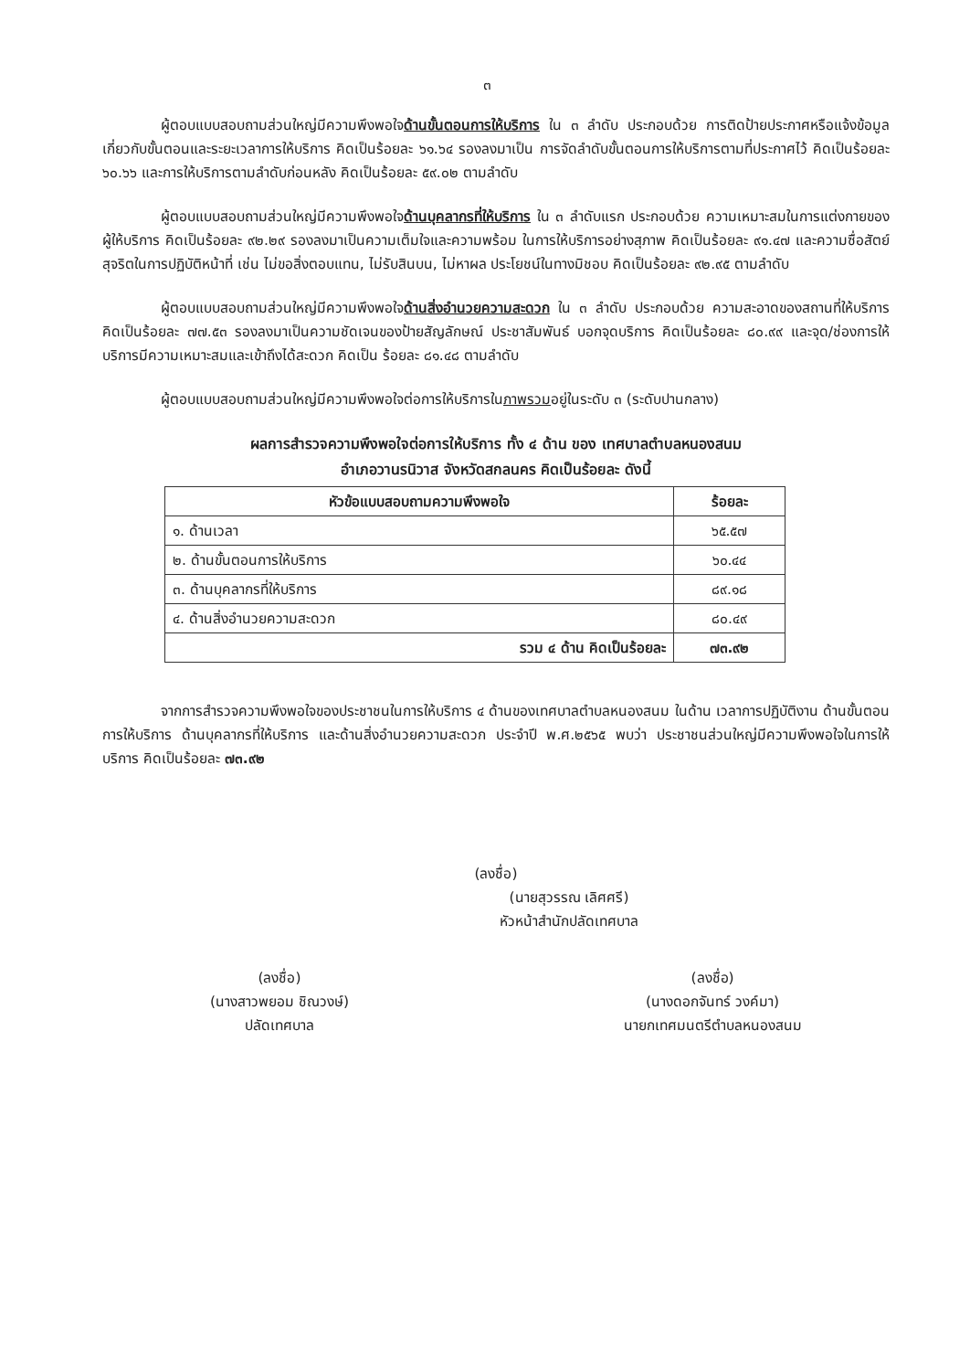๓
ผู้ตอบแบบสอบถามส่วนใหญ่มีความพึงพอใจด้านขั้นตอนการให้บริการ ใน ๓ ลำดับ ประกอบด้วย การติดป้ายประกาศหรือแจ้งข้อมูลเกี่ยวกับขั้นตอนและระยะเวลาการให้บริการ คิดเป็นร้อยละ ๖๑.๖๔ รองลงมาเป็น การจัดลำดับขั้นตอนการให้บริการตามที่ประกาศไว้ คิดเป็นร้อยละ ๖๐.๖๖ และการให้บริการตามลำดับก่อนหลัง คิดเป็นร้อยละ ๕๙.๐๒ ตามลำดับ
ผู้ตอบแบบสอบถามส่วนใหญ่มีความพึงพอใจด้านบุคลากรที่ให้บริการ ใน ๓ ลำดับแรก ประกอบด้วย ความเหมาะสมในการแต่งกายของผู้ให้บริการ คิดเป็นร้อยละ ๙๒.๒๙ รองลงมาเป็นความเต็มใจและความพร้อม ในการให้บริการอย่างสุภาพ คิดเป็นร้อยละ ๙๑.๔๗ และความซื่อสัตย์สุจริตในการปฏิบัติหน้าที่ เช่น ไม่ขอสิ่งตอบแทน, ไม่รับสินบน, ไม่หาผล ประโยชน์ในทางมิชอบ คิดเป็นร้อยละ ๙๒.๙๕ ตามลำดับ
ผู้ตอบแบบสอบถามส่วนใหญ่มีความพึงพอใจด้านสิ่งอำนวยความสะดวก ใน ๓ ลำดับ ประกอบด้วย ความสะอาดของสถานที่ให้บริการ คิดเป็นร้อยละ ๗๗.๕๓ รองลงมาเป็นความชัดเจนของป้ายสัญลักษณ์ ประชาสัมพันธ์ บอกจุดบริการ คิดเป็นร้อยละ ๘๐.๙๙ และจุด/ช่องการให้บริการมีความเหมาะสมและเข้าถึงได้สะดวก คิดเป็น ร้อยละ ๘๑.๔๘ ตามลำดับ
ผู้ตอบแบบสอบถามส่วนใหญ่มีความพึงพอใจต่อการให้บริการในภาพรวมอยู่ในระดับ ๓ (ระดับปานกลาง)
ผลการสำรวจความพึงพอใจต่อการให้บริการ ทั้ง ๔ ด้าน ของ เทศบาลตำบลหนองสนม
อำเภอวานรนิวาส จังหวัดสกลนคร คิดเป็นร้อยละ ดังนี้
| หัวข้อแบบสอบถามความพึงพอใจ | ร้อยละ |
| --- | --- |
| ๑. ด้านเวลา | ๖๕.๕๗ |
| ๒. ด้านขั้นตอนการให้บริการ | ๖๐.๔๔ |
| ๓. ด้านบุคลากรที่ให้บริการ | ๘๙.๑๘ |
| ๔. ด้านสิ่งอำนวยความสะดวก | ๘๐.๔๙ |
| รวม ๔ ด้าน คิดเป็นร้อยละ | ๗๓.๙๒ |
จากการสำรวจความพึงพอใจของประชาชนในการให้บริการ ๔ ด้านของเทศบาลตำบลหนองสนม ในด้าน เวลาการปฏิบัติงาน ด้านขั้นตอนการให้บริการ ด้านบุคลากรที่ให้บริการ และด้านสิ่งอำนวยความสะดวก ประจำปี พ.ศ.๒๕๖๕ พบว่า ประชาชนส่วนใหญ่มีความพึงพอใจในการให้บริการ คิดเป็นร้อยละ ๗๓.๙๒
(ลงชื่อ)
(นายสุวรรณ เลิศศรี)
หัวหน้าสำนักปลัดเทศบาล
(ลงชื่อ)
(นางสาวพยอม ชิณวงษ์)
ปลัดเทศบาล
(ลงชื่อ)
(นางดอกจันทร์ วงค์มา)
นายกเทศมนตรีตำบลหนองสนม